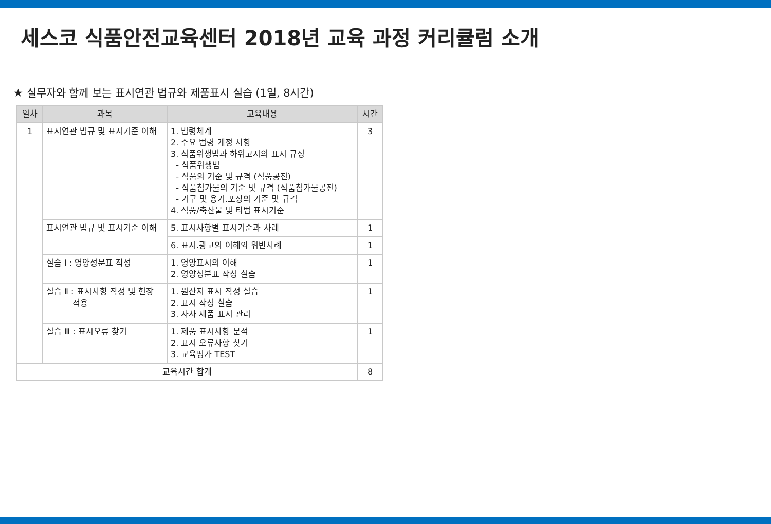세스코 식품안전교육센터 2018년 교육 과정 커리큘럼 소개
★ 실무자와 함께 보는 표시연관 법규와 제품표시 실습 (1일, 8시간)
| 일차 | 과목 | 교육내용 | 시간 |
| --- | --- | --- | --- |
| 1 | 표시연관 법규 및 표시기준 이해 | 1. 법령체계 2. 주요 법령 개정 사항 3. 식품위생법과 하위고시의 표시 규정 - 식품위생법 - 식품의 기준 및 규격 (식품공전) - 식품첨가물의 기준 및 규격 (식품첨가물공전) - 기구 및 용기.포장의 기준 및 규격 4. 식품/축산물 및 타법 표시기준 | 3 |
| | 표시연관 법규 및 표시기준 이해 | 5. 표시사항별 표시기준과 사례 | 1 |
| | | 6. 표시.광고의 이해와 위반사례 | 1 |
| | 실습 Ⅰ : 영양성분표 작성 | 1. 영양표시의 이해 2. 영양성분표 작성 실습 | 1 |
| | 실습 Ⅱ : 표시사항 작성 및 현장 적용 | 1. 원산지 표시 작성 실습 2. 표시 작성 실습 3. 자사 제품 표시 관리 | 1 |
| | 실습 Ⅲ : 표시오류 찾기 | 1. 제품 표시사항 분석 2. 표시 오류사항 찾기 3. 교육평가 TEST | 1 |
| 교육시간 합계 | | | 8 |